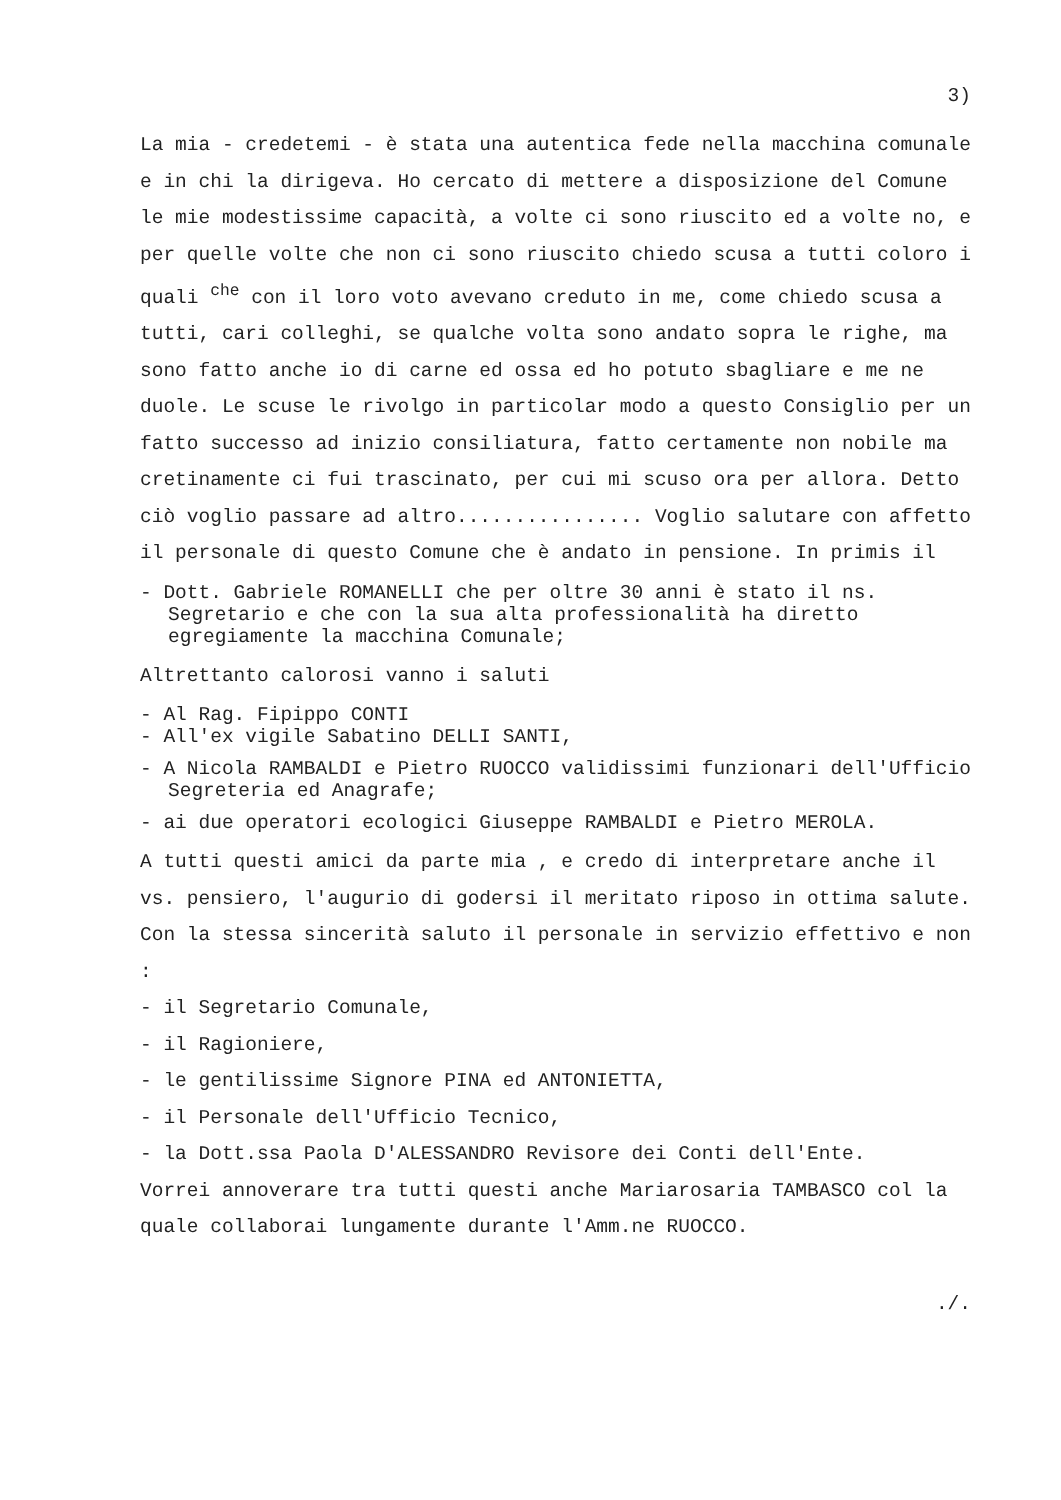3)
La mia - credetemi - è stata una autentica fede nella macchina comunale e in chi la dirigeva. Ho cercato di mettere a disposizione del Comune le mie modestissime capacità, a volte ci sono riuscito ed a volte no, e per quelle volte che non ci sono riuscito chiedo scusa a tutti coloro i quali <sup>che</sup> con il loro voto avevano creduto in me, come chiedo scusa a tutti, cari colleghi, se qualche volta sono andato sopra le righe, ma sono fatto anche io di carne ed ossa ed ho potuto sbagliare e me ne duole. Le scuse le rivolgo in particolar modo a questo Consiglio per un fatto successo ad inizio consiliatura, fatto certamente non nobile ma cretinamente ci fui trascinato, per cui mi scuso ora per allora. Detto ciò voglio passare ad altro................ Voglio salutare con affetto il personale di questo Comune che è andato in pensione. In primis il
- Dott. Gabriele ROMANELLI che per oltre 30 anni è stato il ns. Segretario e che con la sua alta professionalità ha diretto egregiamente la macchina Comunale;
Altrettanto calorosi vanno i saluti
- Al Rag. Fipippo CONTI
- All'ex vigile Sabatino DELLI SANTI,
- A Nicola RAMBALDI e Pietro RUOCCO validissimi funzionari dell'Ufficio Segreteria ed Anagrafe;
- ai due operatori ecologici Giuseppe RAMBALDI e Pietro MEROLA.
A tutti questi amici da parte mia , e credo di interpretare anche il vs. pensiero, l'augurio di godersi il meritato riposo in ottima salute.
Con la stessa sincerità saluto il personale in servizio effettivo e non :
- il Segretario Comunale,
- il Ragioniere,
- le gentilissime Signore PINA ed ANTONIETTA,
- il Personale dell'Ufficio Tecnico,
- la Dott.ssa Paola D'ALESSANDRO Revisore dei Conti dell'Ente.
Vorrei annoverare tra tutti questi anche Mariarosaria TAMBASCO col la quale collaborai lungamente durante l'Amm.ne RUOCCO.
./.